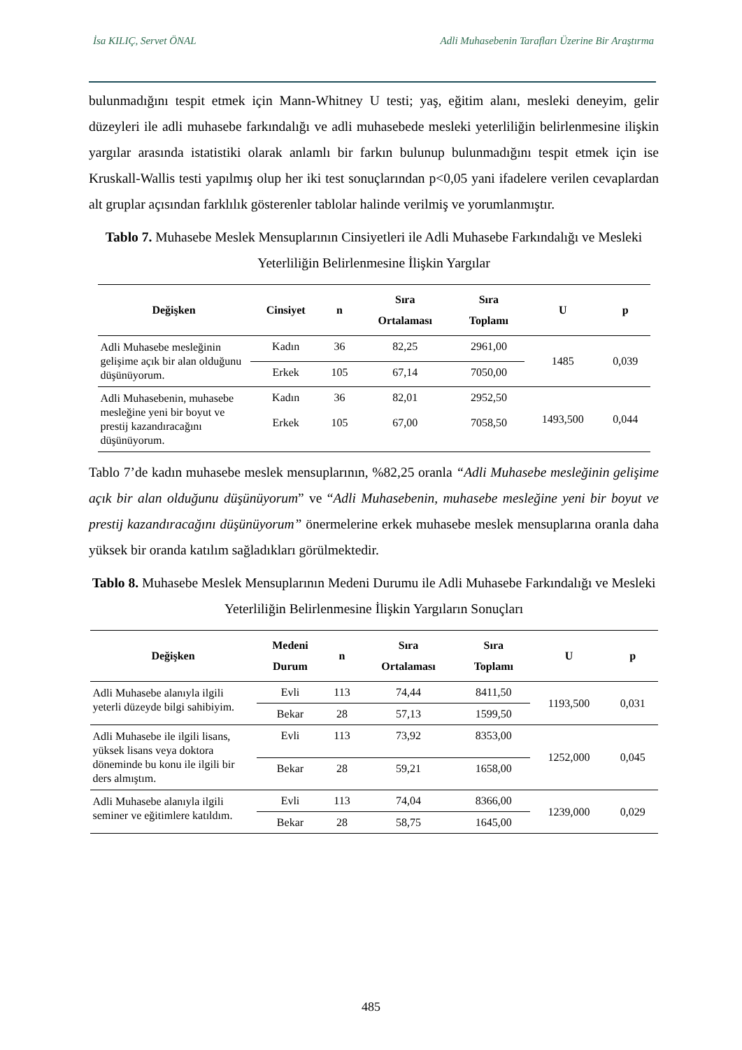İsa KILIÇ, Servet ÖNAL Adli Muhasebenin Tarafları Üzerine Bir Araştırma
bulunmadığını tespit etmek için Mann-Whitney U testi; yaş, eğitim alanı, mesleki deneyim, gelir düzeyleri ile adli muhasebe farkındalığı ve adli muhasebede mesleki yeterliliğin belirlenmesine ilişkin yargılar arasında istatistiki olarak anlamlı bir farkın bulunup bulunmadığını tespit etmek için ise Kruskall-Wallis testi yapılmış olup her iki test sonuçlarından p<0,05 yani ifadelere verilen cevaplardan alt gruplar açısından farklılık gösterenler tablolar halinde verilmiş ve yorumlanmıştır.
Tablo 7. Muhasebe Meslek Mensuplarının Cinsiyetleri ile Adli Muhasebe Farkındalığı ve Mesleki Yeterliliğin Belirlenmesine İlişkin Yargılar
| Değişken | Cinsiyet | n | Sıra Ortalaması | Sıra Toplamı | U | p |
| --- | --- | --- | --- | --- | --- | --- |
| Adli Muhasebe mesleğinin gelişime açık bir alan olduğunu düşünüyorum. | Kadın | 36 | 82,25 | 2961,00 | 1485 | 0,039 |
| | Erkek | 105 | 67,14 | 7050,00 | | |
| Adli Muhasebenin, muhasebe mesleğine yeni bir boyut ve prestij kazandıracağını düşünüyorum. | Kadın Erkek | 36 105 | 82,01 67,00 | 2952,50 7058,50 | 1493,500 | 0,044 |
Tablo 7’de kadın muhasebe meslek mensuplarının, %82,25 oranla “Adli Muhasebe mesleğinin gelişime açık bir alan olduğunu düşünüyorum” ve “Adli Muhasebenin, muhasebe mesleğine yeni bir boyut ve prestij kazandıracağını düşünüyorum” önermelerine erkek muhasebe meslek mensuplarına oranla daha yüksek bir oranda katılım sağladıkları görülmektedir.
Tablo 8. Muhasebe Meslek Mensuplarının Medeni Durumu ile Adli Muhasebe Farkındalığı ve Mesleki Yeterliliğin Belirlenmesine İlişkin Yargıların Sonuçları
| Değişken | Medeni Durum | n | Sıra Ortalaması | Sıra Toplamı | U | p |
| --- | --- | --- | --- | --- | --- | --- |
| Adli Muhasebe alanıyla ilgili yeterli düzeyde bilgi sahibiyim. | Evli | 113 | 74,44 | 8411,50 | 1193,500 | 0,031 |
| | Bekar | 28 | 57,13 | 1599,50 | | |
| Adli Muhasebe ile ilgili lisans, yüksek lisans veya doktora döneminde bu konu ile ilgili bir ders almıştım. | Evli | 113 | 73,92 | 8353,00 | 1252,000 | 0,045 |
| | Bekar | 28 | 59,21 | 1658,00 | | |
| Adli Muhasebe alanıyla ilgili seminer ve eğitimlere katıldım. | Evli | 113 | 74,04 | 8366,00 | 1239,000 | 0,029 |
| | Bekar | 28 | 58,75 | 1645,00 | | |
485